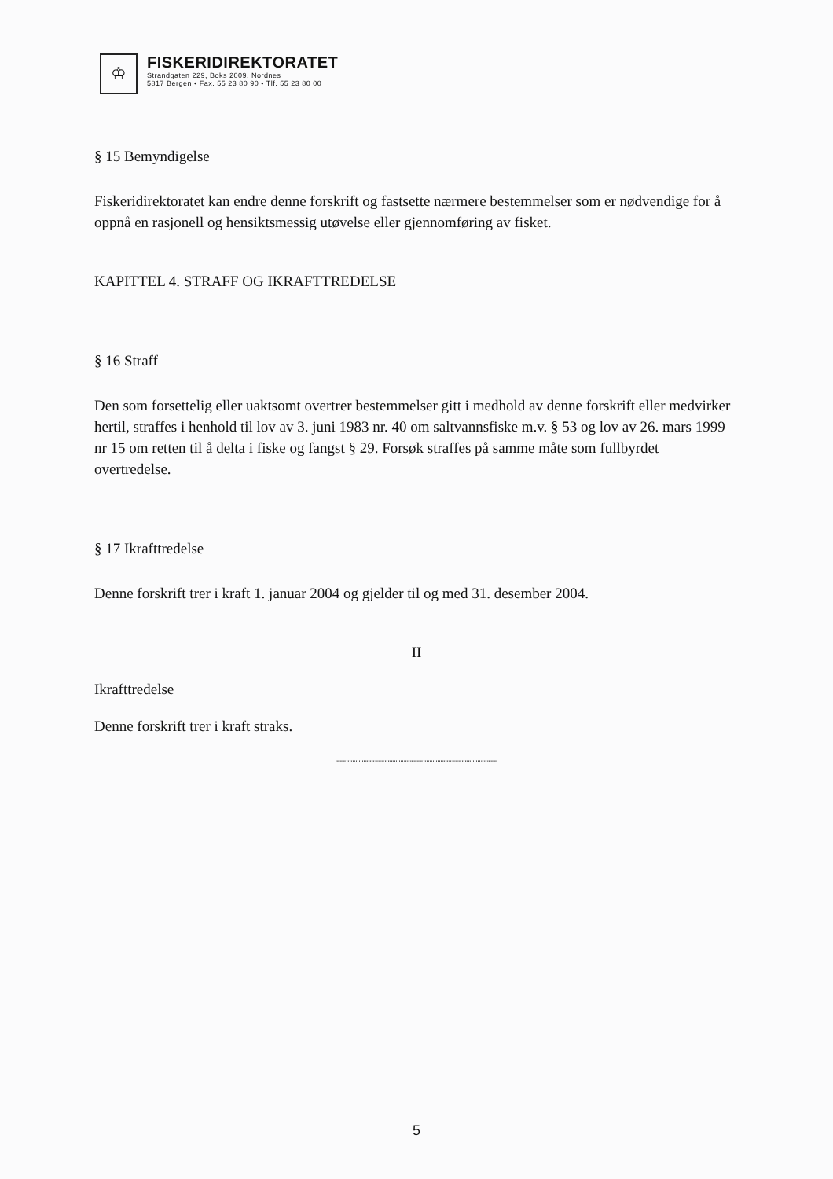♔
FISKERIDIREKTORATET
Strandgaten 229, Boks 2009, Nordnes
5817 Bergen • Fax. 55 23 80 90 • Tlf. 55 23 80 00
§ 15 Bemyndigelse
Fiskeridirektoratet kan endre denne forskrift og fastsette nærmere bestemmelser som er nødvendige for å oppnå en rasjonell og hensiktsmessig utøvelse eller gjennomføring av fisket.
KAPITTEL 4. STRAFF OG IKRAFTTREDELSE
§ 16 Straff
Den som forsettelig eller uaktsomt overtrer bestemmelser gitt i medhold av denne forskrift eller medvirker hertil, straffes i henhold til lov av 3. juni 1983 nr. 40 om saltvannsfiske m.v. § 53 og lov av 26. mars 1999 nr 15 om retten til å delta i fiske og fangst § 29. Forsøk straffes på samme måte som fullbyrdet overtredelse.
§ 17 Ikrafttredelse
Denne forskrift trer i kraft 1. januar 2004 og gjelder til og med 31. desember 2004.
II
Ikrafttredelse
Denne forskrift trer i kraft straks.
""""""""""""""""""""""""""""""""""""""""""""""""""
5